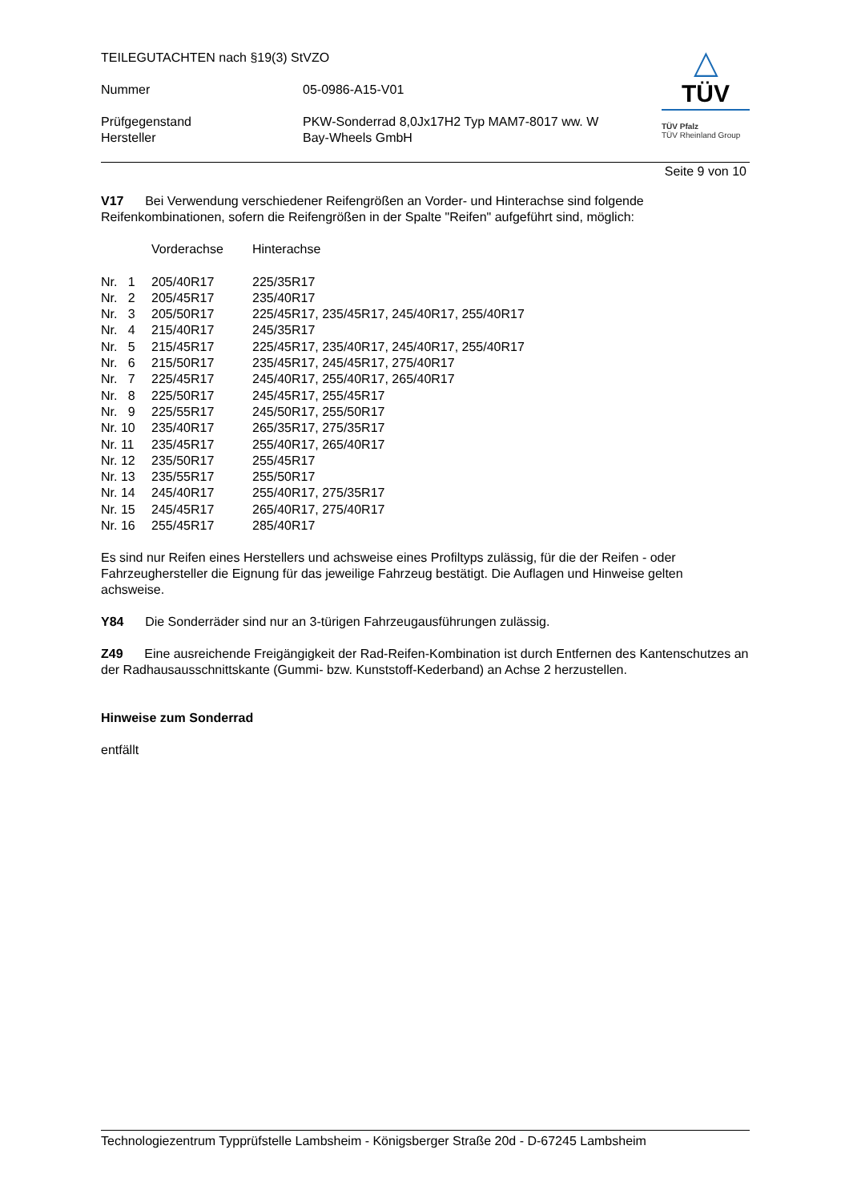TEILEGUTACHTEN nach §19(3) StVZO
Nummer 05-0986-A15-V01
Prüfgegenstand PKW-Sonderrad 8,0Jx17H2 Typ MAM7-8017 ww. W
Hersteller Bay-Wheels GmbH
△
TÜV
TÜV Pfalz
TÜV Rheinland Group
Seite 9 von 10
V17 Bei Verwendung verschiedener Reifengrößen an Vorder- und Hinterachse sind folgende Reifenkombinationen, sofern die Reifengrößen in der Spalte "Reifen" aufgeführt sind, möglich:
| | Vorderachse | Hinterachse |
| Nr. 1 | 205/40R17 | 225/35R17 |
| Nr. 2 | 205/45R17 | 235/40R17 |
| Nr. 3 | 205/50R17 | 225/45R17, 235/45R17, 245/40R17, 255/40R17 |
| Nr. 4 | 215/40R17 | 245/35R17 |
| Nr. 5 | 215/45R17 | 225/45R17, 235/40R17, 245/40R17, 255/40R17 |
| Nr. 6 | 215/50R17 | 235/45R17, 245/45R17, 275/40R17 |
| Nr. 7 | 225/45R17 | 245/40R17, 255/40R17, 265/40R17 |
| Nr. 8 | 225/50R17 | 245/45R17, 255/45R17 |
| Nr. 9 | 225/55R17 | 245/50R17, 255/50R17 |
| Nr. 10 | 235/40R17 | 265/35R17, 275/35R17 |
| Nr. 11 | 235/45R17 | 255/40R17, 265/40R17 |
| Nr. 12 | 235/50R17 | 255/45R17 |
| Nr. 13 | 235/55R17 | 255/50R17 |
| Nr. 14 | 245/40R17 | 255/40R17, 275/35R17 |
| Nr. 15 | 245/45R17 | 265/40R17, 275/40R17 |
| Nr. 16 | 255/45R17 | 285/40R17 |
Es sind nur Reifen eines Herstellers und achsweise eines Profiltyps zulässig, für die der Reifen - oder Fahrzeughersteller die Eignung für das jeweilige Fahrzeug bestätigt. Die Auflagen und Hinweise gelten achsweise.
Y84 Die Sonderräder sind nur an 3-türigen Fahrzeugausführungen zulässig.
Z49 Eine ausreichende Freigängigkeit der Rad-Reifen-Kombination ist durch Entfernen des Kantenschutzes an der Radhausausschnittskante (Gummi- bzw. Kunststoff-Kederband) an Achse 2 herzustellen.
Hinweise zum Sonderrad
entfällt
Technologiezentrum Typprüfstelle Lambsheim - Königsberger Straße 20d - D-67245 Lambsheim